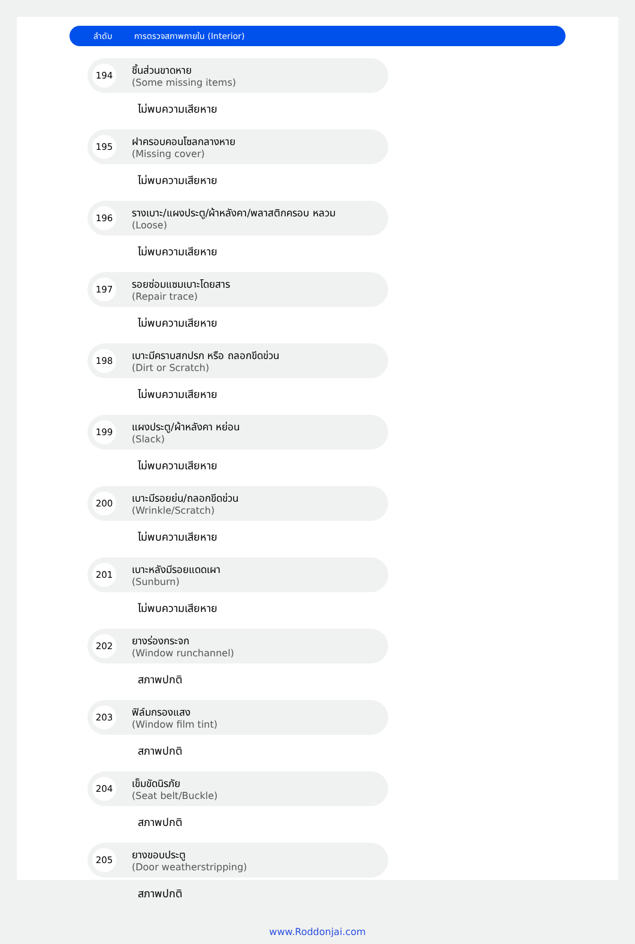ลำดับ การตรวจสภาพภายใน (Interior)
194
ชิ้นส่วนขาดหาย
(Some missing items)
ไม่พบความเสียหาย
195
ฝาครอบคอนโซลกลางหาย
(Missing cover)
ไม่พบความเสียหาย
196
รางเบาะ/แผงประตู/ผ้าหลังคา/พลาสติกครอบ หลวม
(Loose)
ไม่พบความเสียหาย
197
รอยซ่อมแซมเบาะโดยสาร
(Repair trace)
ไม่พบความเสียหาย
198
เบาะมีคราบสกปรก หรือ ถลอกขีดข่วน
(Dirt or Scratch)
ไม่พบความเสียหาย
199
แผงประตู/ผ้าหลังคา หย่อน
(Slack)
ไม่พบความเสียหาย
200
เบาะมีรอยย่น/ถลอกขีดข่วน
(Wrinkle/Scratch)
ไม่พบความเสียหาย
201
เบาะหลังมีรอยแดดเผา
(Sunburn)
ไม่พบความเสียหาย
202
ยางร่องกระจก
(Window runchannel)
สภาพปกติ
203
ฟิล์มกรองแสง
(Window film tint)
สภาพปกติ
204
เข็มขัดนิรภัย
(Seat belt/Buckle)
สภาพปกติ
205
ยางขอบประตู
(Door weatherstripping)
สภาพปกติ
www.Roddonjai.com